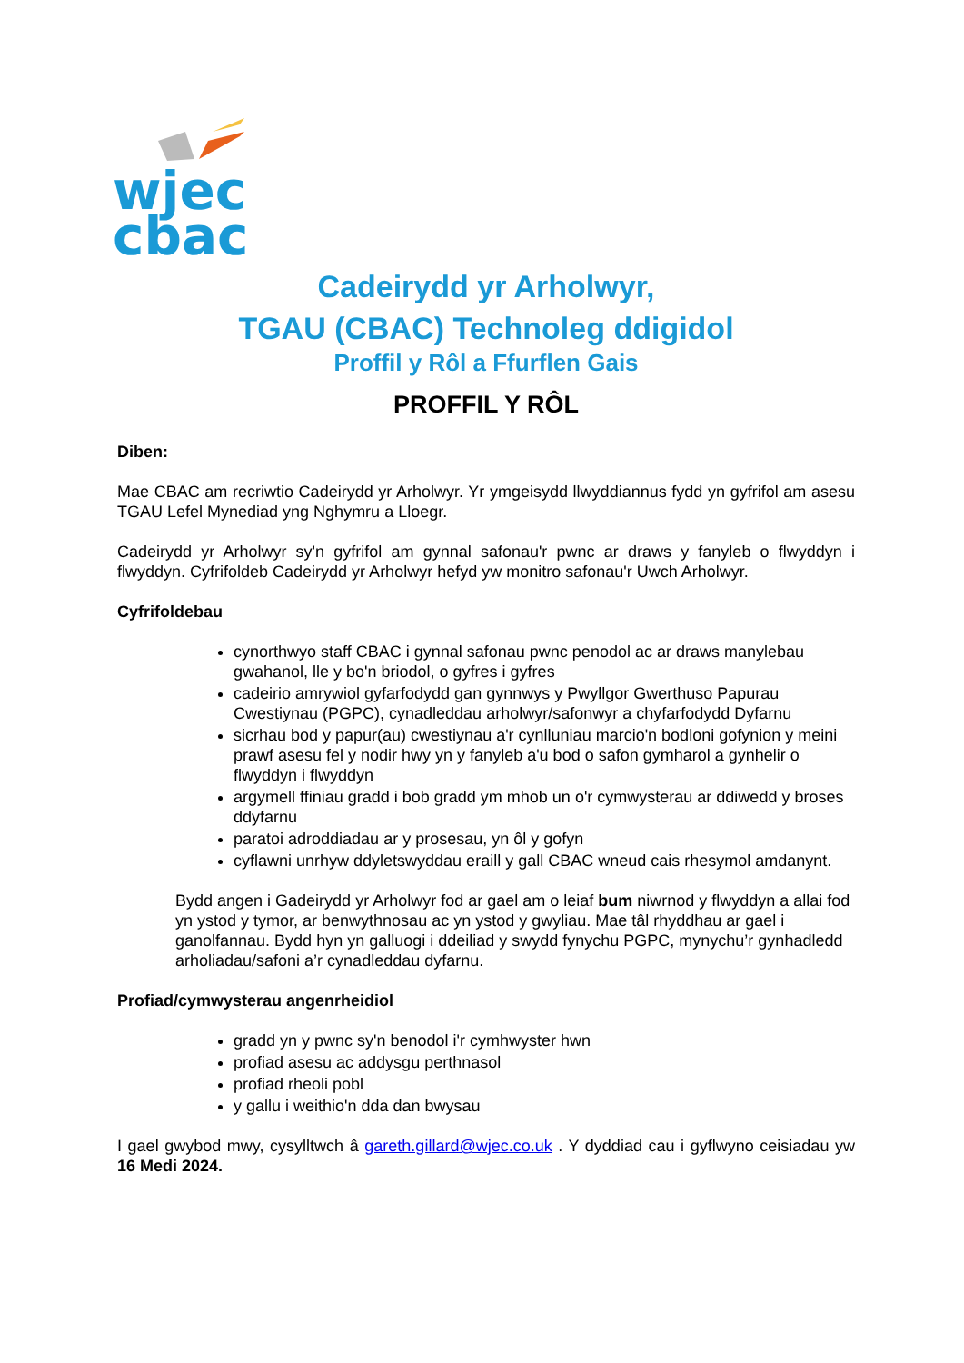wjec
cbac
Cadeirydd yr Arholwyr,
TGAU (CBAC) Technoleg ddigidol
Proffil y Rôl a Ffurflen Gais
PROFFIL Y RÔL
Diben:
Mae CBAC am recriwtio Cadeirydd yr Arholwyr. Yr ymgeisydd llwyddiannus fydd yn gyfrifol am asesu TGAU Lefel Mynediad yng Nghymru a Lloegr.
Cadeirydd yr Arholwyr sy'n gyfrifol am gynnal safonau'r pwnc ar draws y fanyleb o flwyddyn i flwyddyn. Cyfrifoldeb Cadeirydd yr Arholwyr hefyd yw monitro safonau'r Uwch Arholwyr.
Cyfrifoldebau
cynorthwyo staff CBAC i gynnal safonau pwnc penodol ac ar draws manylebau gwahanol, lle y bo'n briodol, o gyfres i gyfres
cadeirio amrywiol gyfarfodydd gan gynnwys y Pwyllgor Gwerthuso Papurau Cwestiynau (PGPC), cynadleddau arholwyr/safonwyr a chyfarfodydd Dyfarnu
sicrhau bod y papur(au) cwestiynau a'r cynlluniau marcio'n bodloni gofynion y meini prawf asesu fel y nodir hwy yn y fanyleb a'u bod o safon gymharol a gynhelir o flwyddyn i flwyddyn
argymell ffiniau gradd i bob gradd ym mhob un o'r cymwysterau ar ddiwedd y broses ddyfarnu
paratoi adroddiadau ar y prosesau, yn ôl y gofyn
cyflawni unrhyw ddyletswyddau eraill y gall CBAC wneud cais rhesymol amdanynt.
Bydd angen i Gadeirydd yr Arholwyr fod ar gael am o leiaf bum niwrnod y flwyddyn a allai fod yn ystod y tymor, ar benwythnosau ac yn ystod y gwyliau. Mae tâl rhyddhau ar gael i ganolfannau. Bydd hyn yn galluogi i ddeiliad y swydd fynychu PGPC, mynychu’r gynhadledd arholiadau/safoni a’r cynadleddau dyfarnu.
Profiad/cymwysterau angenrheidiol
gradd yn y pwnc sy'n benodol i'r cymhwyster hwn
profiad asesu ac addysgu perthnasol
profiad rheoli pobl
y gallu i weithio'n dda dan bwysau
I gael gwybod mwy, cysylltwch â gareth.gillard@wjec.co.uk . Y dyddiad cau i gyflwyno ceisiadau yw 16 Medi 2024.